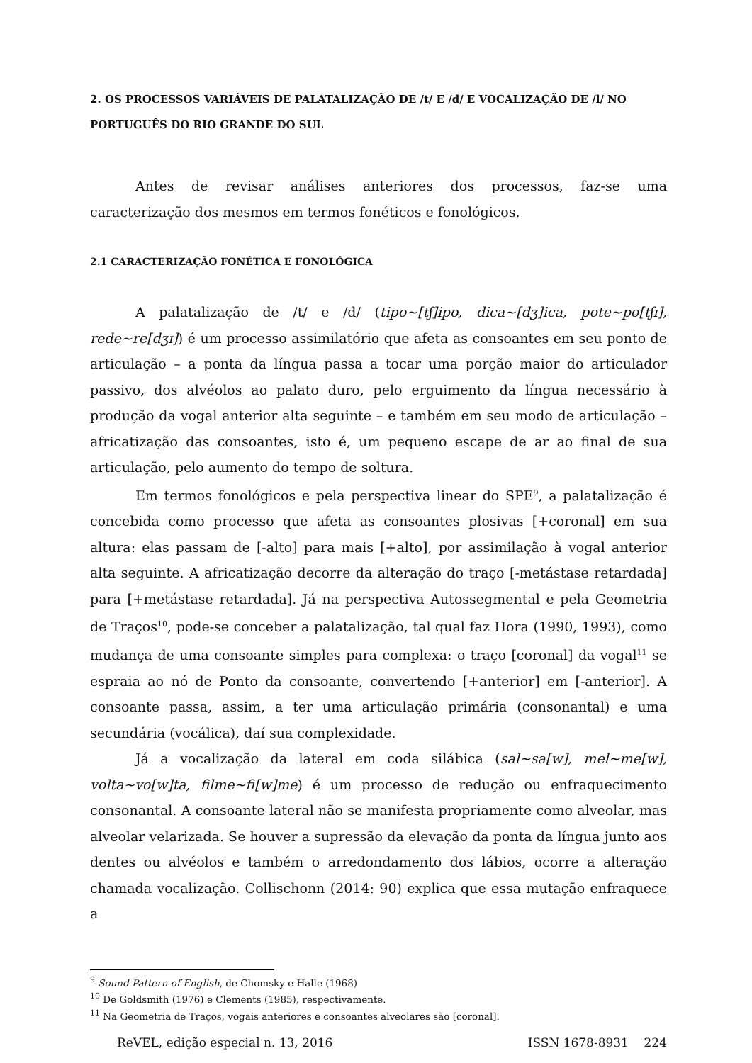2. OS PROCESSOS VARIÁVEIS DE PALATALIZAÇÃO DE /t/ E /d/ E VOCALIZAÇÃO DE /l/ NO PORTUGUÊS DO RIO GRANDE DO SUL
Antes de revisar análises anteriores dos processos, faz-se uma caracterização dos mesmos em termos fonéticos e fonológicos.
2.1 CARACTERIZAÇÃO FONÉTICA E FONOLÓGICA
A palatalização de /t/ e /d/ (tipo~[tʃ]ipo, dica~[dʒ]ica, pote~po[tʃɪ], rede~re[dʒɪ]) é um processo assimilatório que afeta as consoantes em seu ponto de articulação – a ponta da língua passa a tocar uma porção maior do articulador passivo, dos alvéolos ao palato duro, pelo erguimento da língua necessário à produção da vogal anterior alta seguinte – e também em seu modo de articulação – africatização das consoantes, isto é, um pequeno escape de ar ao final de sua articulação, pelo aumento do tempo de soltura.
Em termos fonológicos e pela perspectiva linear do SPE<sup>9</sup>, a palatalização é concebida como processo que afeta as consoantes plosivas [+coronal] em sua altura: elas passam de [-alto] para mais [+alto], por assimilação à vogal anterior alta seguinte. A africatização decorre da alteração do traço [-metástase retardada] para [+metástase retardada]. Já na perspectiva Autossegmental e pela Geometria de Traços<sup>10</sup>, pode-se conceber a palatalização, tal qual faz Hora (1990, 1993), como mudança de uma consoante simples para complexa: o traço [coronal] da vogal<sup>11</sup> se espraia ao nó de Ponto da consoante, convertendo [+anterior] em [-anterior]. A consoante passa, assim, a ter uma articulação primária (consonantal) e uma secundária (vocálica), daí sua complexidade.
Já a vocalização da lateral em coda silábica (sal~sa[w], mel~me[w], volta~vo[w]ta, filme~fi[w]me) é um processo de redução ou enfraquecimento consonantal. A consoante lateral não se manifesta propriamente como alveolar, mas alveolar velarizada. Se houver a supressão da elevação da ponta da língua junto aos dentes ou alvéolos e também o arredondamento dos lábios, ocorre a alteração chamada vocalização. Collischonn (2014: 90) explica que essa mutação enfraquece a
<sup>9</sup> Sound Pattern of English, de Chomsky e Halle (1968)
<sup>10</sup> De Goldsmith (1976) e Clements (1985), respectivamente.
<sup>11</sup> Na Geometria de Traços, vogais anteriores e consoantes alveolares são [coronal].
ReVEL, edição especial n. 13, 2016 ISSN 1678-8931 224